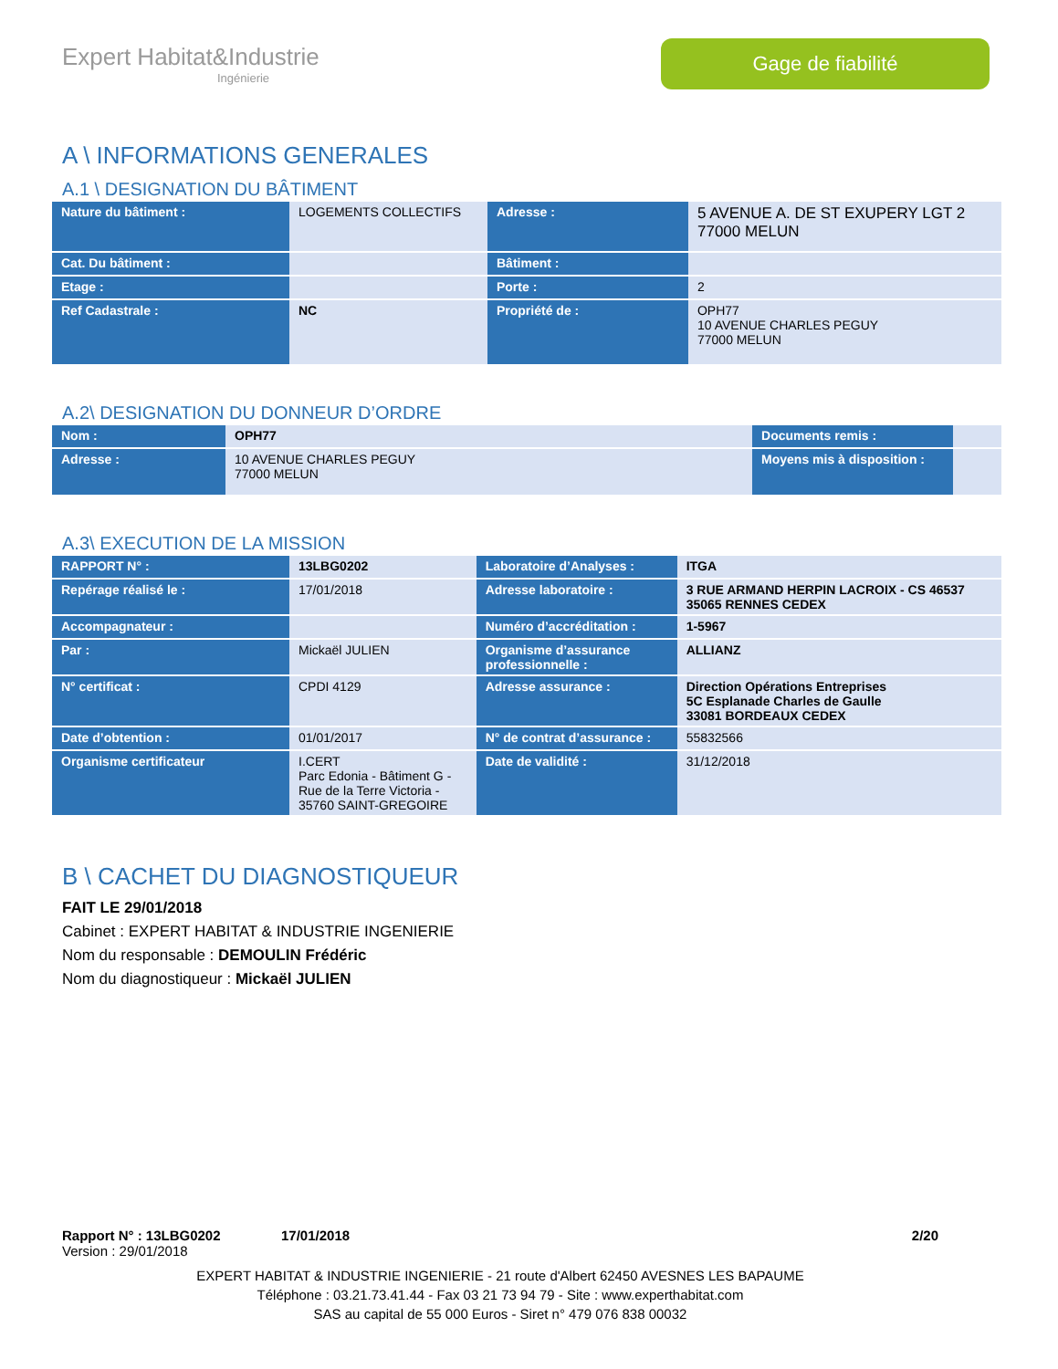Expert Habitat&Industrie
Ingénierie
Gage de fiabilité
A \ INFORMATIONS GENERALES
A.1 \ DESIGNATION DU BÂTIMENT
| Nature du bâtiment : | LOGEMENTS COLLECTIFS | Adresse : | 5 AVENUE A. DE ST EXUPERY LGT 2 77000 MELUN |
| Cat. Du bâtiment : | | Bâtiment : | |
| Etage : | | Porte : | 2 |
| Ref Cadastrale : | NC | Propriété de : | OPH77 10 AVENUE CHARLES PEGUY 77000 MELUN |
A.2\ DESIGNATION DU DONNEUR D’ORDRE
| Nom : | OPH77 | Documents remis : | |
| Adresse : | 10 AVENUE CHARLES PEGUY 77000 MELUN | Moyens mis à disposition : | |
A.3\ EXECUTION DE LA MISSION
| RAPPORT N° : | 13LBG0202 | Laboratoire d’Analyses : | ITGA |
| Repérage réalisé le : | 17/01/2018 | Adresse laboratoire : | 3 RUE ARMAND HERPIN LACROIX - CS 46537 35065 RENNES CEDEX |
| Accompagnateur : | | Numéro d’accréditation : | 1-5967 |
| Par : | Mickaël JULIEN | Organisme d’assurance professionnelle : | ALLIANZ |
| N° certificat : | CPDI 4129 | Adresse assurance : | Direction Opérations Entreprises 5C Esplanade Charles de Gaulle 33081 BORDEAUX CEDEX |
| Date d’obtention : | 01/01/2017 | N° de contrat d’assurance : | 55832566 |
| Organisme certificateur | I.CERT Parc Edonia - Bâtiment G - Rue de la Terre Victoria - 35760 SAINT-GREGOIRE | Date de validité : | 31/12/2018 |
B \ CACHET DU DIAGNOSTIQUEUR
FAIT LE 29/01/2018
Cabinet : EXPERT HABITAT & INDUSTRIE INGENIERIE
Nom du responsable : DEMOULIN Frédéric
Nom du diagnostiqueur : Mickaël JULIEN
Rapport N° : 13LBG0202 17/01/2018 2/20
Version : 29/01/2018
EXPERT HABITAT & INDUSTRIE INGENIERIE - 21 route d'Albert 62450 AVESNES LES BAPAUME
Téléphone : 03.21.73.41.44 - Fax 03 21 73 94 79 - Site : www.experthabitat.com
SAS au capital de 55 000 Euros - Siret n° 479 076 838 00032